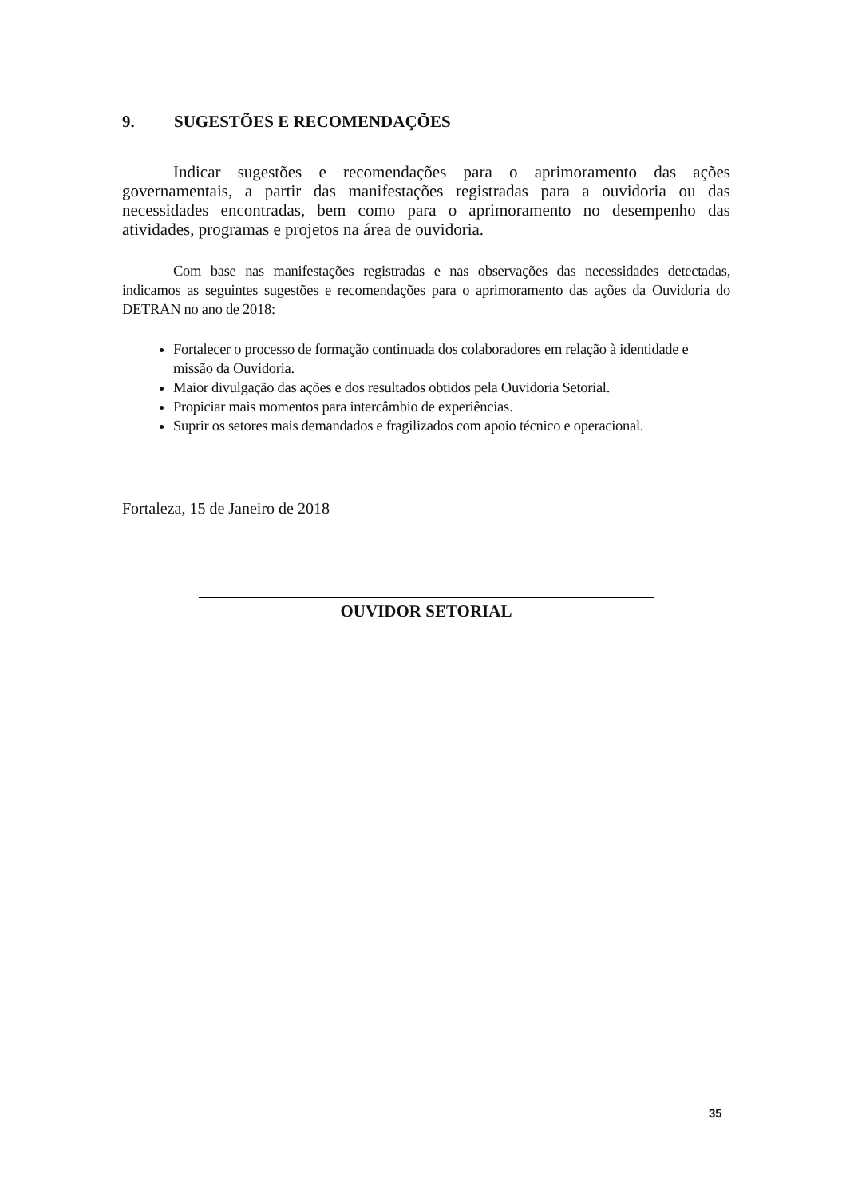9. SUGESTÕES E RECOMENDAÇÕES
Indicar sugestões e recomendações para o aprimoramento das ações governamentais, a partir das manifestações registradas para a ouvidoria ou das necessidades encontradas, bem como para o aprimoramento no desempenho das atividades, programas e projetos na área de ouvidoria.
Com base nas manifestações registradas e nas observações das necessidades detectadas, indicamos as seguintes sugestões e recomendações para o aprimoramento das ações da Ouvidoria do DETRAN no ano de 2018:
Fortalecer o processo de formação continuada dos colaboradores em relação à identidade e missão da Ouvidoria.
Maior divulgação das ações e dos resultados obtidos pela Ouvidoria Setorial.
Propiciar mais momentos para intercâmbio de experiências.
Suprir os setores mais demandados e fragilizados com apoio técnico e operacional.
Fortaleza, 15 de Janeiro de 2018
OUVIDOR SETORIAL
35